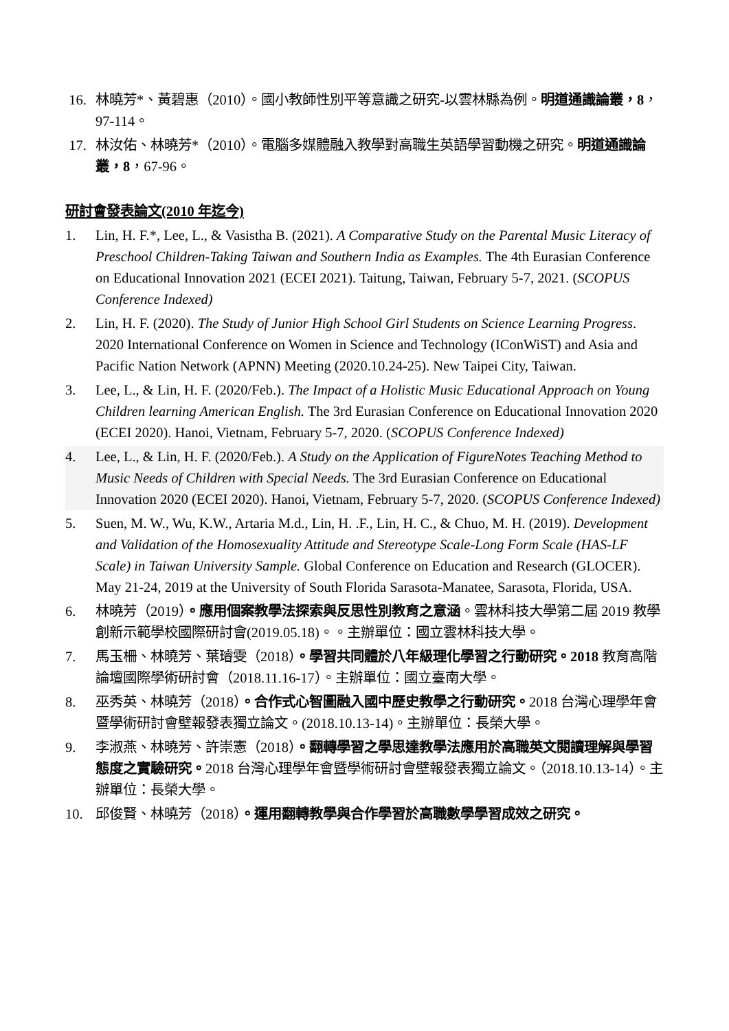16. 林曉芳*、黃碧惠（2010）。國小教師性別平等意識之研究-以雲林縣為例。明道通識論叢，8，97-114。
17. 林汝佑、林曉芳*（2010）。電腦多媒體融入教學對高職生英語學習動機之研究。明道通識論叢，8，67-96。
研討會發表論文(2010 年迄今)
1. Lin, H. F.*, Lee, L., & Vasistha B. (2021). A Comparative Study on the Parental Music Literacy of Preschool Children-Taking Taiwan and Southern India as Examples. The 4th Eurasian Conference on Educational Innovation 2021 (ECEI 2021). Taitung, Taiwan, February 5-7, 2021. (SCOPUS Conference Indexed)
2. Lin, H. F. (2020). The Study of Junior High School Girl Students on Science Learning Progress. 2020 International Conference on Women in Science and Technology (IConWiST) and Asia and Pacific Nation Network (APNN) Meeting (2020.10.24-25). New Taipei City, Taiwan.
3. Lee, L., & Lin, H. F. (2020/Feb.). The Impact of a Holistic Music Educational Approach on Young Children learning American English. The 3rd Eurasian Conference on Educational Innovation 2020 (ECEI 2020). Hanoi, Vietnam, February 5-7, 2020. (SCOPUS Conference Indexed)
4. Lee, L., & Lin, H. F. (2020/Feb.). A Study on the Application of FigureNotes Teaching Method to Music Needs of Children with Special Needs. The 3rd Eurasian Conference on Educational Innovation 2020 (ECEI 2020). Hanoi, Vietnam, February 5-7, 2020. (SCOPUS Conference Indexed)
5. Suen, M. W., Wu, K.W., Artaria M.d., Lin, H. .F., Lin, H. C., & Chuo, M. H. (2019). Development and Validation of the Homosexuality Attitude and Stereotype Scale-Long Form Scale (HAS-LF Scale) in Taiwan University Sample. Global Conference on Education and Research (GLOCER). May 21-24, 2019 at the University of South Florida Sarasota-Manatee, Sarasota, Florida, USA.
6. 林曉芳（2019）。應用個案教學法探索與反思性別教育之意涵。雲林科技大學第二屆 2019 教學創新示範學校國際研討會(2019.05.18)。。主辦單位：國立雲林科技大學。
7. 馬玉柵、林曉芳、葉璿雯（2018）。學習共同體於八年級理化學習之行動研究。2018 教育高階論壇國際學術研討會（2018.11.16-17）。主辦單位：國立臺南大學。
8. 巫秀英、林曉芳（2018）。合作式心智圖融入國中歷史教學之行動研究。2018 台灣心理學年會暨學術研討會壁報發表獨立論文。(2018.10.13-14)。主辦單位：長榮大學。
9. 李淑燕、林曉芳、許崇憲（2018）。翻轉學習之學思達教學法應用於高職英文閱讀理解與學習態度之實驗研究。2018 台灣心理學年會暨學術研討會壁報發表獨立論文。（2018.10.13-14）。主辦單位：長榮大學。
10. 邱俊賢、林曉芳（2018）。運用翻轉教學與合作學習於高職數學學習成效之研究。